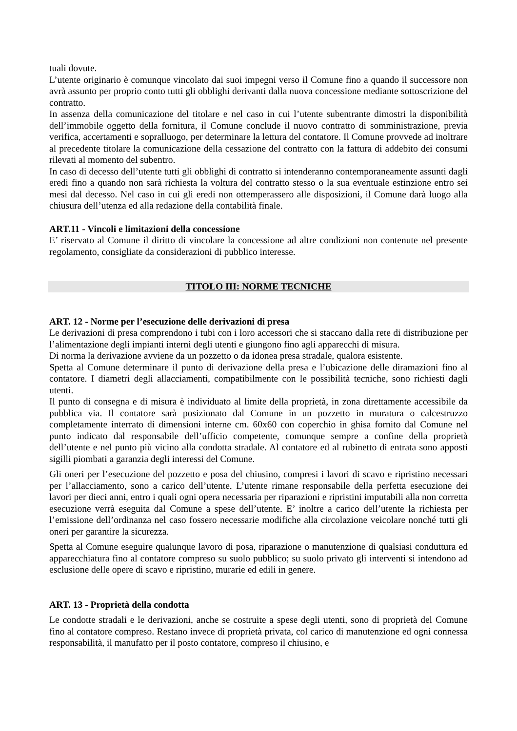tuali dovute.
L’utente originario è comunque vincolato dai suoi impegni verso il Comune fino a quando il successore non avrà assunto per proprio conto tutti gli obblighi derivanti dalla nuova concessione mediante sottoscrizione del contratto.
In assenza della comunicazione del titolare e nel caso in cui l’utente subentrante dimostri la disponibilità dell’immobile oggetto della fornitura, il Comune conclude il nuovo contratto di somministrazione, previa verifica, accertamenti e sopralluogo, per determinare la lettura del contatore. Il Comune provvede ad inoltrare al precedente titolare la comunicazione della cessazione del contratto con la fattura di addebito dei consumi rilevati al momento del subentro.
In caso di decesso dell’utente tutti gli obblighi di contratto si intenderanno contemporaneamente assunti dagli eredi fino a quando non sarà richiesta la voltura del contratto stesso o la sua eventuale estinzione entro sei mesi dal decesso. Nel caso in cui gli eredi non ottemperassero alle disposizioni, il Comune darà luogo alla chiusura dell’utenza ed alla redazione della contabilità finale.
ART.11 - Vincoli e limitazioni della concessione
E’ riservato al Comune il diritto di vincolare la concessione ad altre condizioni non contenute nel presente regolamento, consigliate da considerazioni di pubblico interesse.
TITOLO III: NORME TECNICHE
ART. 12 - Norme per l’esecuzione delle derivazioni di presa
Le derivazioni di presa comprendono i tubi con i loro accessori che si staccano dalla rete di distribuzione per l’alimentazione degli impianti interni degli utenti e giungono fino agli apparecchi di misura.
Di norma la derivazione avviene da un pozzetto o da idonea presa stradale, qualora esistente.
Spetta al Comune determinare il punto di derivazione della presa e l’ubicazione delle diramazioni fino al contatore. I diametri degli allacciamenti, compatibilmente con le possibilità tecniche, sono richiesti dagli utenti.
Il punto di consegna e di misura è individuato al limite della proprietà, in zona direttamente accessibile da pubblica via. Il contatore sarà posizionato dal Comune in un pozzetto in muratura o calcestruzzo completamente interrato di dimensioni interne cm. 60x60 con coperchio in ghisa fornito dal Comune nel punto indicato dal responsabile dell’ufficio competente, comunque sempre a confine della proprietà dell’utente e nel punto più vicino alla condotta stradale. Al contatore ed al rubinetto di entrata sono apposti sigilli piombati a garanzia degli interessi del Comune.
Gli oneri per l’esecuzione del pozzetto e posa del chiusino, compresi i lavori di scavo e ripristino necessari per l’allacciamento, sono a carico dell’utente. L’utente rimane responsabile della perfetta esecuzione dei lavori per dieci anni, entro i quali ogni opera necessaria per riparazioni e ripristini imputabili alla non corretta esecuzione verrà eseguita dal Comune a spese dell’utente. E’ inoltre a carico dell’utente la richiesta per l’emissione dell’ordinanza nel caso fossero necessarie modifiche alla circolazione veicolare nonché tutti gli oneri per garantire la sicurezza.
Spetta al Comune eseguire qualunque lavoro di posa, riparazione o manutenzione di qualsiasi conduttura ed apparecchiatura fino al contatore compreso su suolo pubblico; su suolo privato gli interventi si intendono ad esclusione delle opere di scavo e ripristino, murarie ed edili in genere.
ART. 13 - Proprietà della condotta
Le condotte stradali e le derivazioni, anche se costruite a spese degli utenti, sono di proprietà del Comune fino al contatore compreso. Restano invece di proprietà privata, col carico di manutenzione ed ogni connessa responsabilità, il manufatto per il posto contatore, compreso il chiusino, e